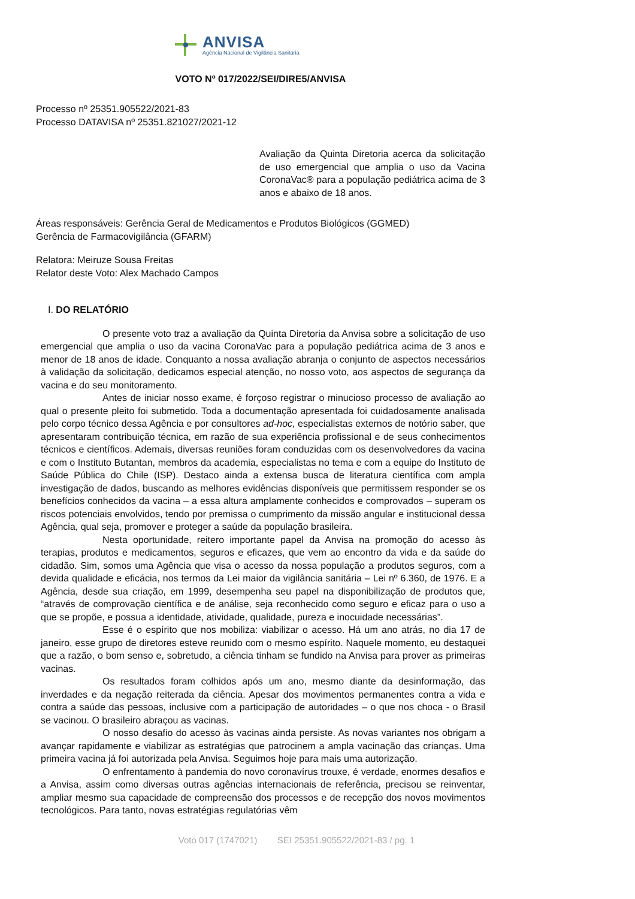ANVISA
Agência Nacional de Vigilância Sanitária
VOTO Nº 017/2022/SEI/DIRE5/ANVISA
Processo nº 25351.905522/2021-83
Processo DATAVISA nº 25351.821027/2021-12
Avaliação da Quinta Diretoria acerca da solicitação de uso emergencial que amplia o uso da Vacina CoronaVac® para a população pediátrica acima de 3 anos e abaixo de 18 anos.
Áreas responsáveis: Gerência Geral de Medicamentos e Produtos Biológicos (GGMED)
Gerência de Farmacovigilância (GFARM)
Relatora: Meiruze Sousa Freitas
Relator deste Voto: Alex Machado Campos
I. DO RELATÓRIO
O presente voto traz a avaliação da Quinta Diretoria da Anvisa sobre a solicitação de uso emergencial que amplia o uso da vacina CoronaVac para a população pediátrica acima de 3 anos e menor de 18 anos de idade. Conquanto a nossa avaliação abranja o conjunto de aspectos necessários à validação da solicitação, dedicamos especial atenção, no nosso voto, aos aspectos de segurança da vacina e do seu monitoramento.
Antes de iniciar nosso exame, é forçoso registrar o minucioso processo de avaliação ao qual o presente pleito foi submetido. Toda a documentação apresentada foi cuidadosamente analisada pelo corpo técnico dessa Agência e por consultores ad-hoc, especialistas externos de notório saber, que apresentaram contribuição técnica, em razão de sua experiência profissional e de seus conhecimentos técnicos e científicos. Ademais, diversas reuniões foram conduzidas com os desenvolvedores da vacina e com o Instituto Butantan, membros da academia, especialistas no tema e com a equipe do Instituto de Saúde Pública do Chile (ISP). Destaco ainda a extensa busca de literatura científica com ampla investigação de dados, buscando as melhores evidências disponíveis que permitissem responder se os benefícios conhecidos da vacina – a essa altura amplamente conhecidos e comprovados – superam os riscos potenciais envolvidos, tendo por premissa o cumprimento da missão angular e institucional dessa Agência, qual seja, promover e proteger a saúde da população brasileira.
Nesta oportunidade, reitero importante papel da Anvisa na promoção do acesso às terapias, produtos e medicamentos, seguros e eficazes, que vem ao encontro da vida e da saúde do cidadão. Sim, somos uma Agência que visa o acesso da nossa população a produtos seguros, com a devida qualidade e eficácia, nos termos da Lei maior da vigilância sanitária – Lei nº 6.360, de 1976. E a Agência, desde sua criação, em 1999, desempenha seu papel na disponibilização de produtos que, “através de comprovação científica e de análise, seja reconhecido como seguro e eficaz para o uso a que se propõe, e possua a identidade, atividade, qualidade, pureza e inocuidade necessárias”.
Esse é o espírito que nos mobiliza: viabilizar o acesso. Há um ano atrás, no dia 17 de janeiro, esse grupo de diretores esteve reunido com o mesmo espírito. Naquele momento, eu destaquei que a razão, o bom senso e, sobretudo, a ciência tinham se fundido na Anvisa para prover as primeiras vacinas.
Os resultados foram colhidos após um ano, mesmo diante da desinformação, das inverdades e da negação reiterada da ciência. Apesar dos movimentos permanentes contra a vida e contra a saúde das pessoas, inclusive com a participação de autoridades – o que nos choca - o Brasil se vacinou. O brasileiro abraçou as vacinas.
O nosso desafio do acesso às vacinas ainda persiste. As novas variantes nos obrigam a avançar rapidamente e viabilizar as estratégias que patrocinem a ampla vacinação das crianças. Uma primeira vacina já foi autorizada pela Anvisa. Seguimos hoje para mais uma autorização.
O enfrentamento à pandemia do novo coronavírus trouxe, é verdade, enormes desafios e a Anvisa, assim como diversas outras agências internacionais de referência, precisou se reinventar, ampliar mesmo sua capacidade de compreensão dos processos e de recepção dos novos movimentos tecnológicos. Para tanto, novas estratégias regulatórias vêm
Voto 017 (1747021) SEI 25351.905522/2021-83 / pg. 1